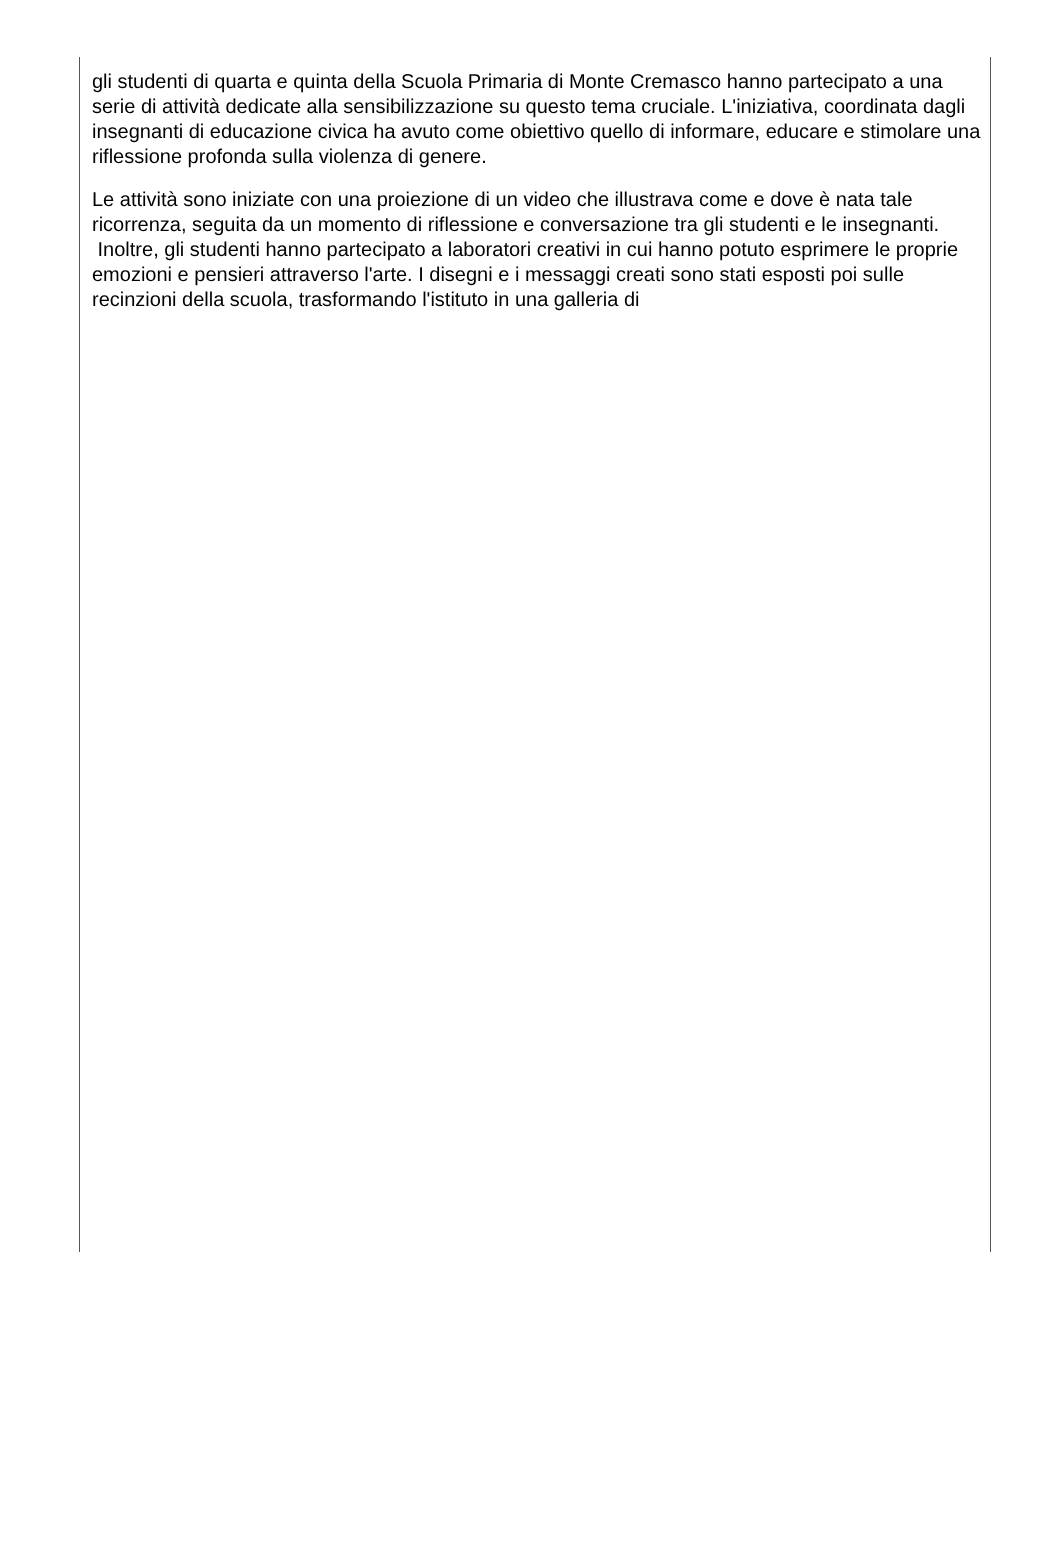gli studenti di quarta e quinta della Scuola Primaria di Monte Cremasco hanno partecipato a una serie di attività dedicate alla sensibilizzazione su questo tema cruciale. L'iniziativa, coordinata dagli insegnanti di educazione civica ha avuto come obiettivo quello di informare, educare e stimolare una riflessione profonda sulla violenza di genere.
Le attività sono iniziate con una proiezione di un video che illustrava come e dove è nata tale ricorrenza, seguita da un momento di riflessione e conversazione tra gli studenti e le insegnanti. Inoltre, gli studenti hanno partecipato a laboratori creativi in cui hanno potuto esprimere le proprie emozioni e pensieri attraverso l'arte. I disegni e i messaggi creati sono stati esposti poi sulle recinzioni della scuola, trasformando l'istituto in una galleria di